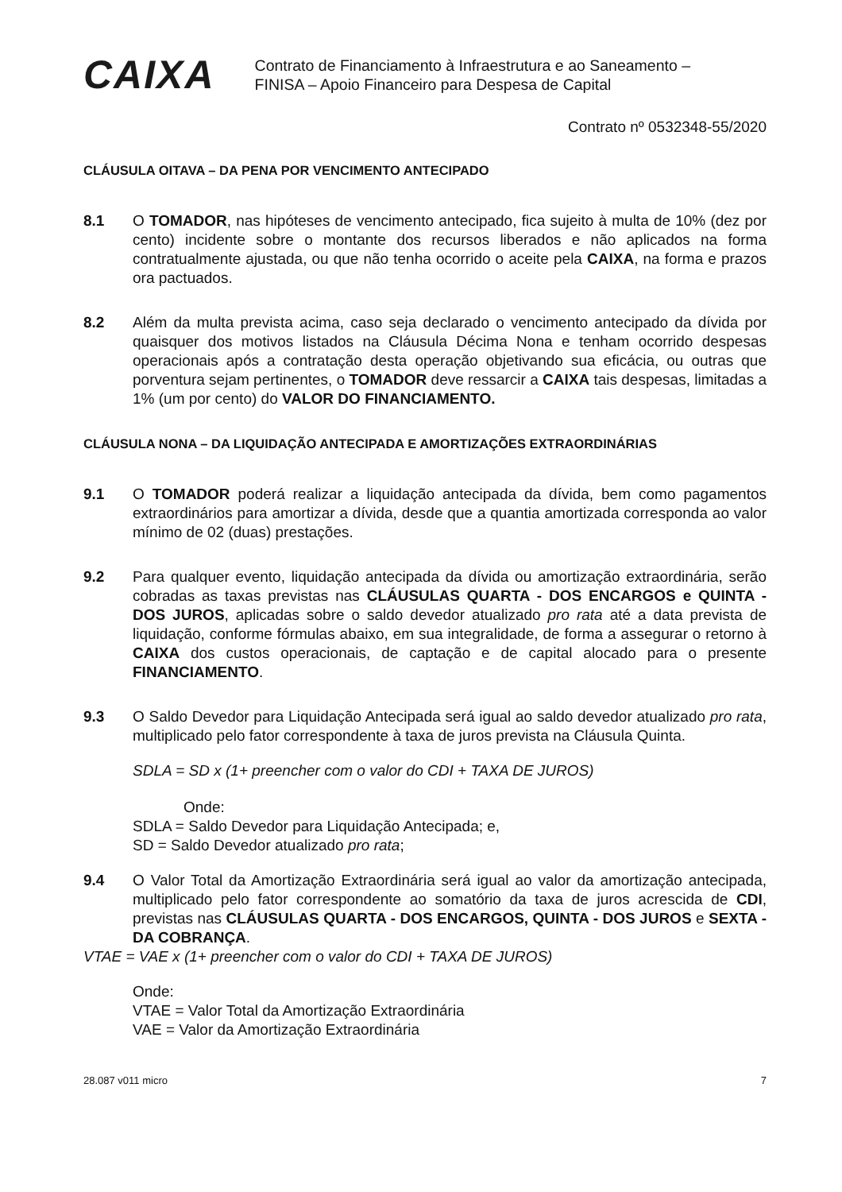CAIXA
Contrato de Financiamento à Infraestrutura e ao Saneamento –
FINISA – Apoio Financeiro para Despesa de Capital
Contrato nº 0532348-55/2020
CLÁUSULA OITAVA – DA PENA POR VENCIMENTO ANTECIPADO
8.1 O TOMADOR, nas hipóteses de vencimento antecipado, fica sujeito à multa de 10% (dez por cento) incidente sobre o montante dos recursos liberados e não aplicados na forma contratualmente ajustada, ou que não tenha ocorrido o aceite pela CAIXA, na forma e prazos ora pactuados.
8.2 Além da multa prevista acima, caso seja declarado o vencimento antecipado da dívida por quaisquer dos motivos listados na Cláusula Décima Nona e tenham ocorrido despesas operacionais após a contratação desta operação objetivando sua eficácia, ou outras que porventura sejam pertinentes, o TOMADOR deve ressarcir a CAIXA tais despesas, limitadas a 1% (um por cento) do VALOR DO FINANCIAMENTO.
CLÁUSULA NONA – DA LIQUIDAÇÃO ANTECIPADA E AMORTIZAÇÕES EXTRAORDINÁRIAS
9.1 O TOMADOR poderá realizar a liquidação antecipada da dívida, bem como pagamentos extraordinários para amortizar a dívida, desde que a quantia amortizada corresponda ao valor mínimo de 02 (duas) prestações.
9.2 Para qualquer evento, liquidação antecipada da dívida ou amortização extraordinária, serão cobradas as taxas previstas nas CLÁUSULAS QUARTA - DOS ENCARGOS e QUINTA - DOS JUROS, aplicadas sobre o saldo devedor atualizado pro rata até a data prevista de liquidação, conforme fórmulas abaixo, em sua integralidade, de forma a assegurar o retorno à CAIXA dos custos operacionais, de captação e de capital alocado para o presente FINANCIAMENTO.
9.3 O Saldo Devedor para Liquidação Antecipada será igual ao saldo devedor atualizado pro rata, multiplicado pelo fator correspondente à taxa de juros prevista na Cláusula Quinta.
SDLA = SD x (1+ preencher com o valor do CDI + TAXA DE JUROS)
Onde:
SDLA = Saldo Devedor para Liquidação Antecipada; e,
SD = Saldo Devedor atualizado pro rata;
9.4 O Valor Total da Amortização Extraordinária será igual ao valor da amortização antecipada, multiplicado pelo fator correspondente ao somatório da taxa de juros acrescida de CDI, previstas nas CLÁUSULAS QUARTA - DOS ENCARGOS, QUINTA - DOS JUROS e SEXTA - DA COBRANÇA.
VTAE = VAE x (1+ preencher com o valor do CDI + TAXA DE JUROS)
Onde:
VTAE = Valor Total da Amortização Extraordinária
VAE = Valor da Amortização Extraordinária
28.087 v011 micro 7